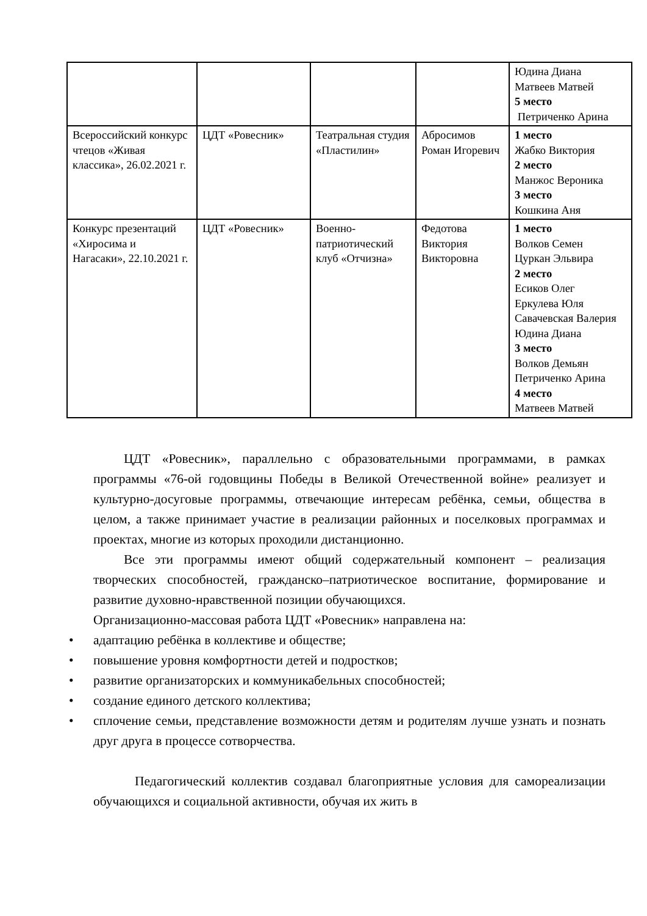| | | | | Юдина Диана Матвеев Матвей 5 место Петриченко Арина |
| Всероссийский конкурс чтецов «Живая классика», 26.02.2021 г. | ЦДТ «Ровесник» | Театральная студия «Пластилин» | Абросимов Роман Игоревич | 1 место Жабко Виктория 2 место Манжос Вероника 3 место Кошкина Аня |
| Конкурс презентаций «Хиросима и Нагасаки», 22.10.2021 г. | ЦДТ «Ровесник» | Военно-патриотический клуб «Отчизна» | Федотова Виктория Викторовна | 1 место Волков Семен Цуркан Эльвира 2 место Есиков Олег Еркулева Юля Савачевская Валерия Юдина Диана 3 место Волков Демьян Петриченко Арина 4 место Матвеев Матвей |
ЦДТ «Ровесник», параллельно с образовательными программами, в рамках программы «76-ой годовщины Победы в Великой Отечественной войне» реализует и культурно-досуговые программы, отвечающие интересам ребёнка, семьи, общества в целом, а также принимает участие в реализации районных и поселковых программах и проектах, многие из которых проходили дистанционно.
Все эти программы имеют общий содержательный компонент – реализация творческих способностей, гражданско–патриотическое воспитание, формирование и развитие духовно-нравственной позиции обучающихся.
Организационно-массовая работа ЦДТ «Ровесник» направлена на:
• адаптацию ребёнка в коллективе и обществе;
• повышение уровня комфортности детей и подростков;
• развитие организаторских и коммуникабельных способностей;
• создание единого детского коллектива;
• сплочение семьи, представление возможности детям и родителям лучше узнать и познать друг друга в процессе сотворчества.
Педагогический коллектив создавал благоприятные условия для самореализации обучающихся и социальной активности, обучая их жить в